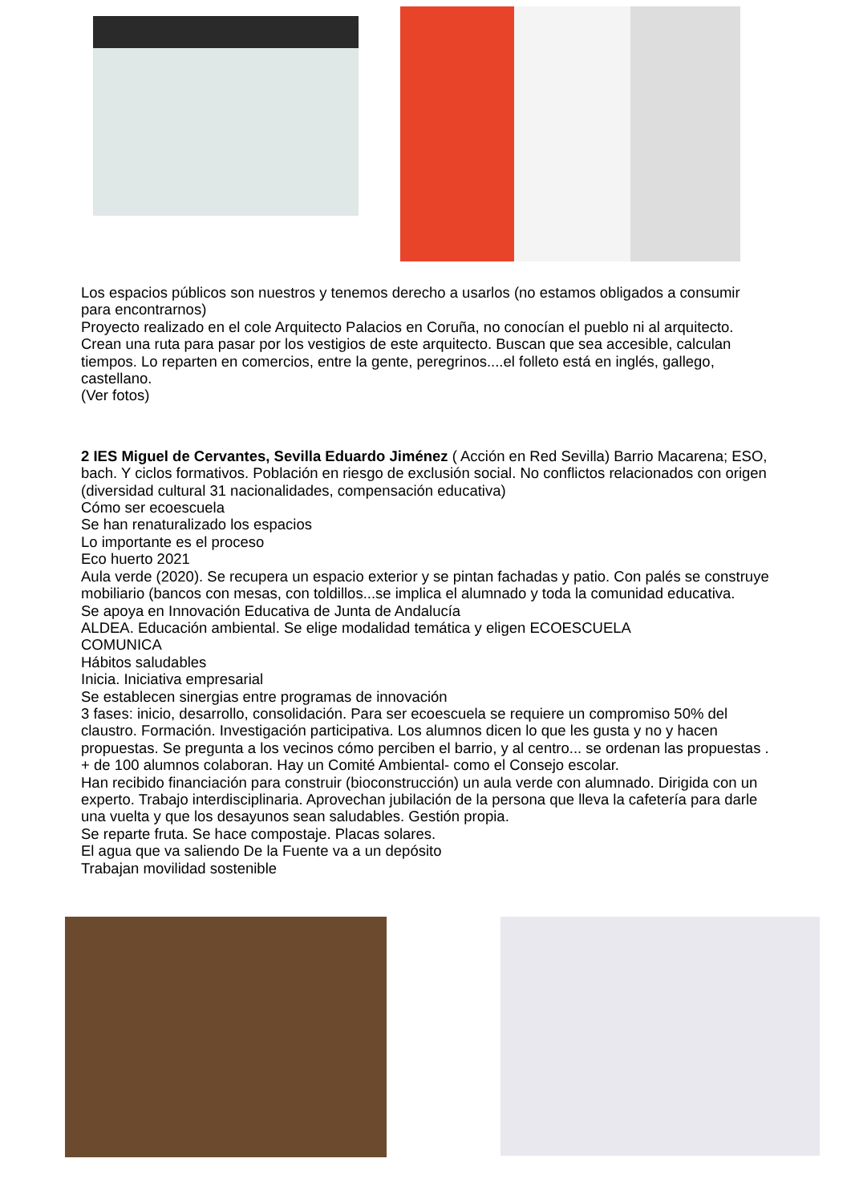Los espacios públicos son nuestros y tenemos derecho a usarlos (no estamos obligados a consumir para encontrarnos)
Proyecto realizado en el cole Arquitecto Palacios en Coruña, no conocían el pueblo ni al arquitecto. Crean una ruta para pasar por los vestigios de este arquitecto. Buscan que sea accesible, calculan tiempos. Lo reparten en comercios, entre la gente, peregrinos....el folleto está en inglés, gallego, castellano.
(Ver fotos)
2 IES Miguel de Cervantes, Sevilla Eduardo Jiménez ( Acción en Red Sevilla) Barrio Macarena; ESO, bach. Y ciclos formativos. Población en riesgo de exclusión social. No conflictos relacionados con origen (diversidad cultural 31 nacionalidades, compensación educativa)
Cómo ser ecoescuela
Se han renaturalizado los espacios
Lo importante es el proceso
Eco huerto 2021
Aula verde (2020). Se recupera un espacio exterior y se pintan fachadas y patio. Con palés se construye mobiliario (bancos con mesas, con toldillos...se implica el alumnado y toda la comunidad educativa.
Se apoya en Innovación Educativa de Junta de Andalucía
ALDEA. Educación ambiental. Se elige modalidad temática y eligen ECOESCUELA
COMUNICA
Hábitos saludables
Inicia. Iniciativa empresarial
Se establecen sinergias entre programas de innovación
3 fases: inicio, desarrollo, consolidación. Para ser ecoescuela se requiere un compromiso 50% del claustro. Formación. Investigación participativa. Los alumnos dicen lo que les gusta y no y hacen propuestas. Se pregunta a los vecinos cómo perciben el barrio, y al centro... se ordenan las propuestas . + de 100 alumnos colaboran. Hay un Comité Ambiental- como el Consejo escolar.
Han recibido financiación para construir (bioconstrucción) un aula verde con alumnado. Dirigida con un experto. Trabajo interdisciplinaria. Aprovechan jubilación de la persona que lleva la cafetería para darle una vuelta y que los desayunos sean saludables. Gestión propia.
Se reparte fruta. Se hace compostaje. Placas solares.
El agua que va saliendo De la Fuente va a un depósito
Trabajan movilidad sostenible